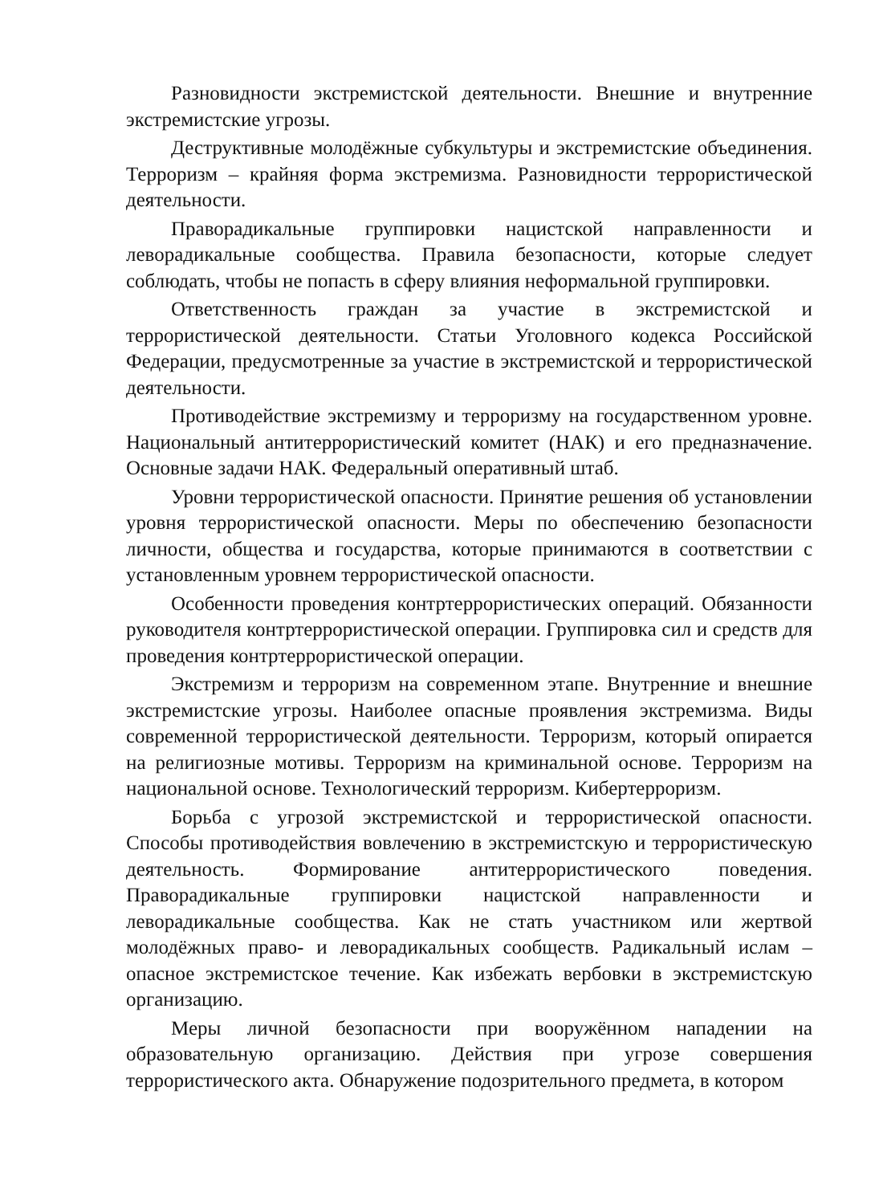Разновидности экстремистской деятельности. Внешние и внутренние экстремистские угрозы.
Деструктивные молодёжные субкультуры и экстремистские объединения. Терроризм – крайняя форма экстремизма. Разновидности террористической деятельности.
Праворадикальные группировки нацистской направленности и леворадикальные сообщества. Правила безопасности, которые следует соблюдать, чтобы не попасть в сферу влияния неформальной группировки.
Ответственность граждан за участие в экстремистской и террористической деятельности. Статьи Уголовного кодекса Российской Федерации, предусмотренные за участие в экстремистской и террористической деятельности.
Противодействие экстремизму и терроризму на государственном уровне. Национальный антитеррористический комитет (НАК) и его предназначение. Основные задачи НАК. Федеральный оперативный штаб.
Уровни террористической опасности. Принятие решения об установлении уровня террористической опасности. Меры по обеспечению безопасности личности, общества и государства, которые принимаются в соответствии с установленным уровнем террористической опасности.
Особенности проведения контртеррористических операций. Обязанности руководителя контртеррористической операции. Группировка сил и средств для проведения контртеррористической операции.
Экстремизм и терроризм на современном этапе. Внутренние и внешние экстремистские угрозы. Наиболее опасные проявления экстремизма. Виды современной террористической деятельности. Терроризм, который опирается на религиозные мотивы. Терроризм на криминальной основе. Терроризм на национальной основе. Технологический терроризм. Кибертерроризм.
Борьба с угрозой экстремистской и террористической опасности. Способы противодействия вовлечению в экстремистскую и террористическую деятельность. Формирование антитеррористического поведения. Праворадикальные группировки нацистской направленности и леворадикальные сообщества. Как не стать участником или жертвой молодёжных право- и леворадикальных сообществ. Радикальный ислам – опасное экстремистское течение. Как избежать вербовки в экстремистскую организацию.
Меры личной безопасности при вооружённом нападении на образовательную организацию. Действия при угрозе совершения террористического акта. Обнаружение подозрительного предмета, в котором